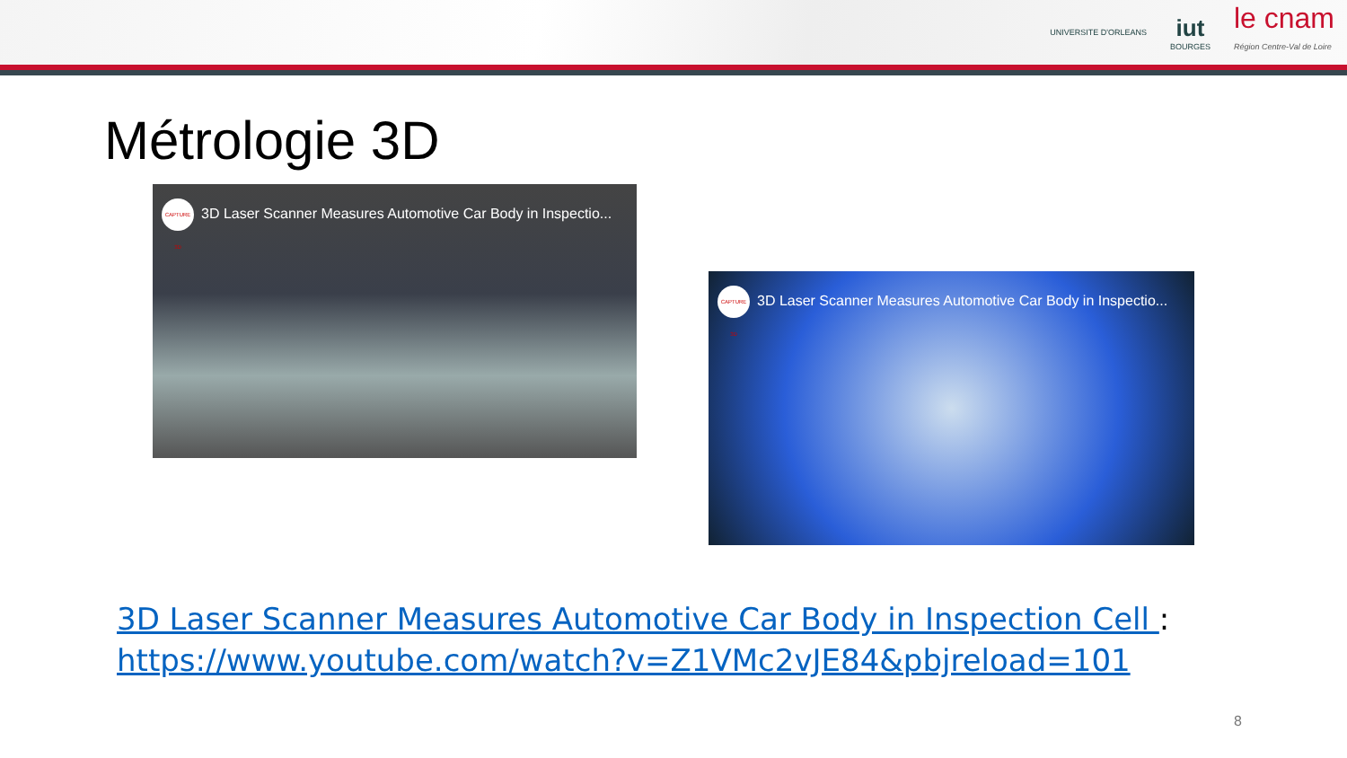UNIVERSITE D'ORLEANS
iut
BOURGES
le cnam
Région Centre-Val de Loire
Métrologie 3D
CAPTURE 3D 3D Laser Scanner Measures Automotive Car Body in Inspectio...
CAPTURE 3D 3D Laser Scanner Measures Automotive Car Body in Inspectio...
3D Laser Scanner Measures Automotive Car Body in Inspection Cell :
https://www.youtube.com/watch?v=Z1VMc2vJE84&pbjreload=101
8